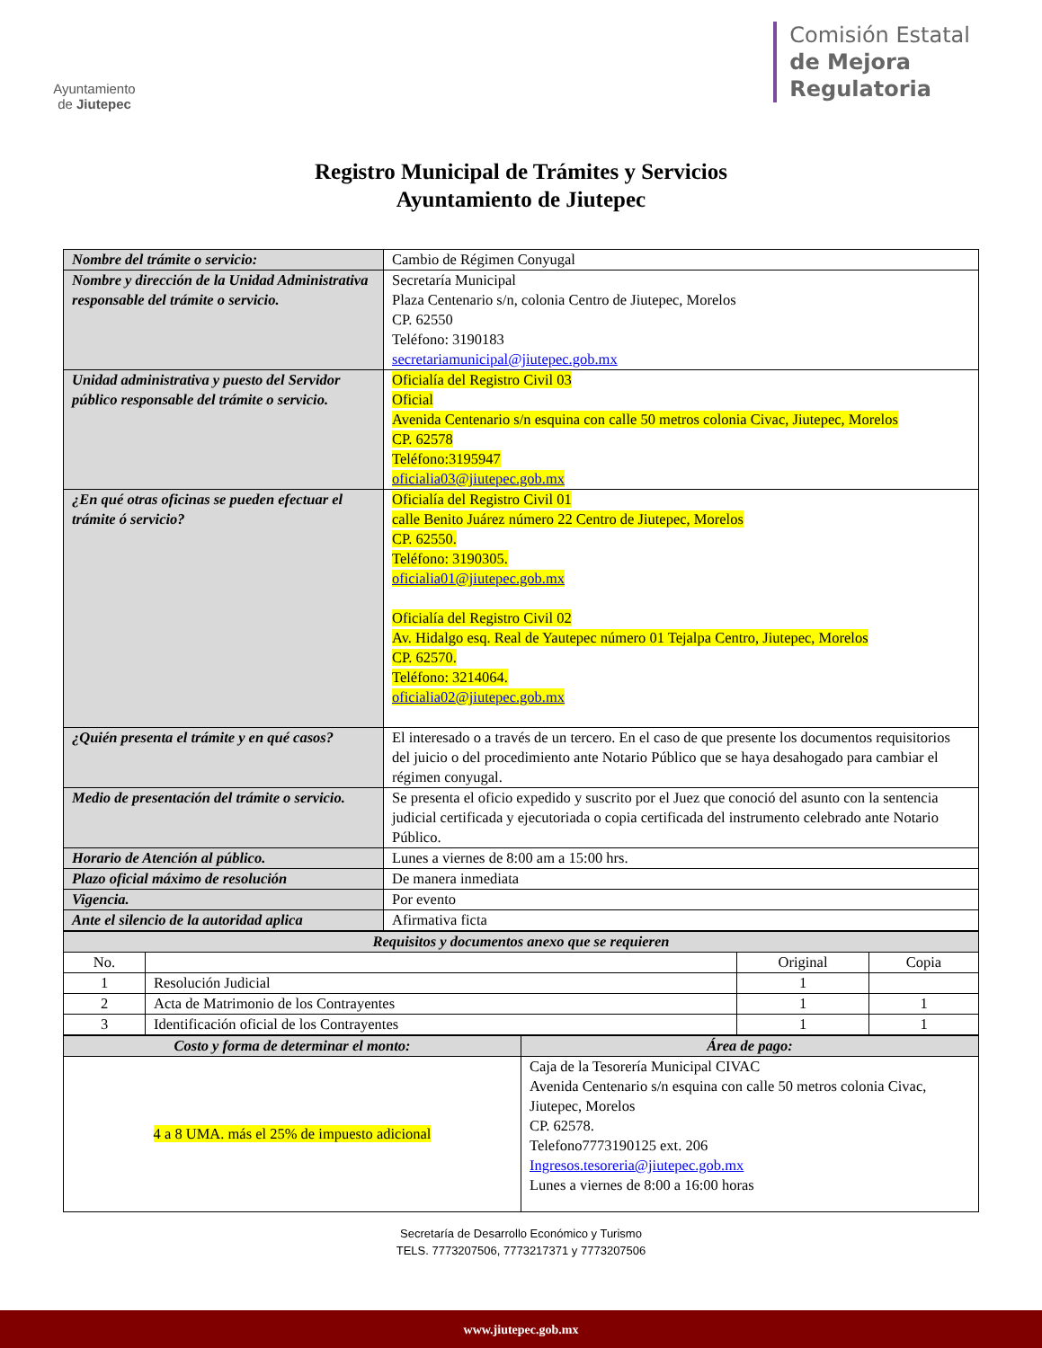Ayuntamiento
de Jiutepec
Comisión Estatal
de Mejora
Regulatoria
Registro Municipal de Trámites y Servicios
Ayuntamiento de Jiutepec
| Nombre del trámite o servicio: | Cambio de Régimen Conyugal |
| Nombre y dirección de la Unidad Administrativa responsable del trámite o servicio. | Secretaría Municipal Plaza Centenario s/n, colonia Centro de Jiutepec, Morelos CP. 62550 Teléfono: 3190183 secretariamunicipal@jiutepec.gob.mx |
| Unidad administrativa y puesto del Servidor público responsable del trámite o servicio. | Oficialía del Registro Civil 03 Oficial Avenida Centenario s/n esquina con calle 50 metros colonia Civac, Jiutepec, Morelos CP. 62578 Teléfono:3195947 oficialia03@jiutepec.gob.mx |
| ¿En qué otras oficinas se pueden efectuar el trámite ó servicio? | Oficialía del Registro Civil 01 calle Benito Juárez número 22 Centro de Jiutepec, Morelos CP. 62550. Teléfono: 3190305. oficialia01@jiutepec.gob.mx Oficialía del Registro Civil 02 Av. Hidalgo esq. Real de Yautepec número 01 Tejalpa Centro, Jiutepec, Morelos CP. 62570. Teléfono: 3214064. oficialia02@jiutepec.gob.mx |
| ¿Quién presenta el trámite y en qué casos? | El interesado o a través de un tercero. En el caso de que presente los documentos requisitorios del juicio o del procedimiento ante Notario Público que se haya desahogado para cambiar el régimen conyugal. |
| Medio de presentación del trámite o servicio. | Se presenta el oficio expedido y suscrito por el Juez que conoció del asunto con la sentencia judicial certificada y ejecutoriada o copia certificada del instrumento celebrado ante Notario Público. |
| Horario de Atención al público. | Lunes a viernes de 8:00 am a 15:00 hrs. |
| Plazo oficial máximo de resolución | De manera inmediata |
| Vigencia. | Por evento |
| Ante el silencio de la autoridad aplica | Afirmativa ficta |
| Requisitos y documentos anexo que se requieren | | | |
| --- | --- | --- | --- |
| No. | | Original | Copia |
| 1 | Resolución Judicial | 1 | |
| 2 | Acta de Matrimonio de los Contrayentes | 1 | 1 |
| 3 | Identificación oficial de los Contrayentes | 1 | 1 |
| Costo y forma de determinar el monto: | Área de pago: |
| --- | --- |
| 4 a 8 UMA. más el 25% de impuesto adicional | Caja de la Tesorería Municipal CIVAC Avenida Centenario s/n esquina con calle 50 metros colonia Civac, Jiutepec, Morelos CP. 62578. Telefono7773190125 ext. 206 Ingresos.tesoreria@jiutepec.gob.mx Lunes a viernes de 8:00 a 16:00 horas |
Secretaría de Desarrollo Económico y Turismo
TELS. 7773207506, 7773217371 y 7773207506
www.jiutepec.gob.mx